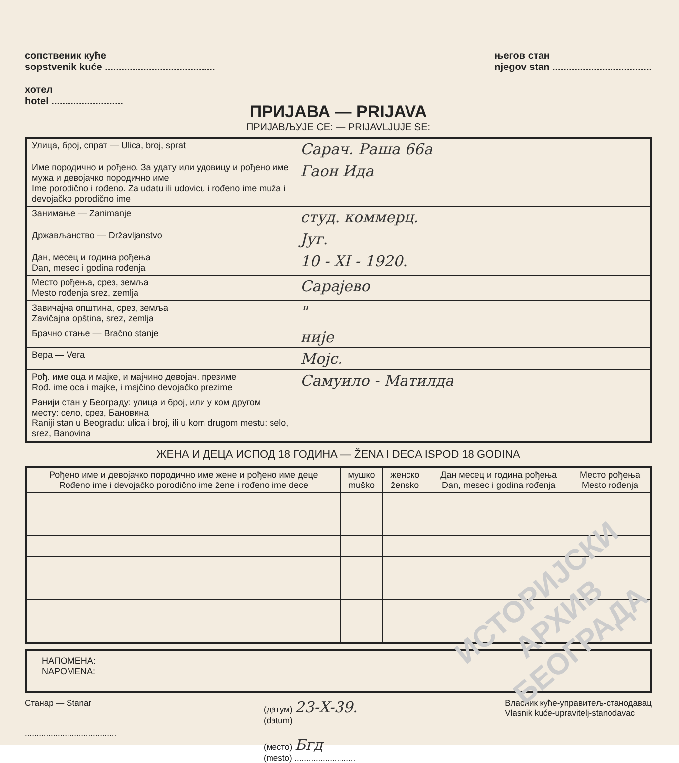сопственик куће
sopstvenik kuće ........................................
хотел
hotel ..........................
његов стан
njegov stan ....................................
ПРИЈАВА — PRIJAVA
ПРИЈАВЉУЈЕ СЕ: — PRIJAVLJUJE SE:
| Улица, број, спрат — Ulica, broj, sprat | Сарач. Раша 66а |
| Име породично и рођено. За удату или удовицу и рођено име мужа и девојачко породично име Ime porodično i rođeno. Za udatu ili udovicu i rođeno ime muža i devojačko porodično ime | Гаон Ида |
| Занимање — Zanimanje | студ. коммерц. |
| Држављанство — Državljanstvo | Југ. |
| Дан, месец и година рођења Dan, mesec i godina rođenja | 10 - XI - 1920. |
| Место рођења, срез, земља Mesto rođenja srez, zemlja | Сарајево |
| Завичајна општина, срез, земља Zavičajna opština, srez, zemlja | " |
| Брачно стање — Bračno stanje | није |
| Вера — Vera | Мојс. |
| Рођ. име оца и мајке, и мајчино девојач. презиме Rođ. ime oca i majke, i majčino devojačko prezime | Самуило - Матилда |
| Ранији стан у Београду: улица и број, или у ком другом месту: село, срез, Бановина Raniji stan u Beogradu: ulica i broj, ili u kom drugom mestu: selo, srez, Banovina | |
ЖЕНА И ДЕЦА ИСПОД 18 ГОДИНА — ŽENA I DECA ISPOD 18 GODINA
| Рођено име и девојачко породично име жене и рођено име деце Rođeno ime i devojačko porodično ime žene i rođeno ime dece | мушко muško | женско žensko | Дан месец и година рођења Dan, mesec i godina rođenja | Место рођења Mesto rođenja |
| --- | --- | --- | --- | --- |
НАПОМЕНА:
NAPOMENA:
Станар — Stanar
.......................................
(датум) 23-X-39.
(datum)
(место) Бгд
(mesto) ..........................
Власник куће-управитељ-станодавац
Vlasnik kuće-upravitelj-stanodavac
ИСТОРИЈСКИ
АРХИВ
БЕОГРАДА